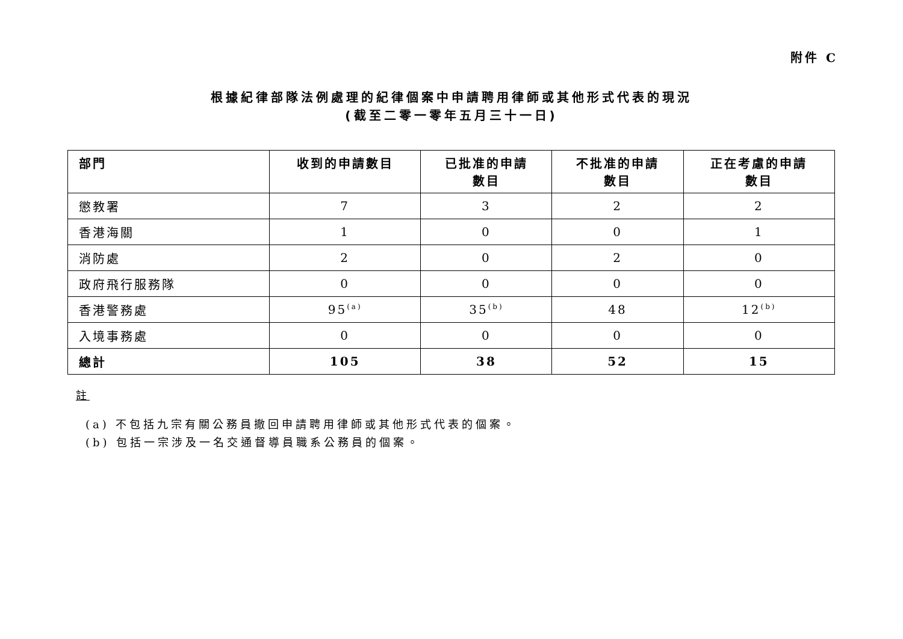附件 C
根據紀律部隊法例處理的紀律個案中申請聘用律師或其他形式代表的現況
(截至二零一零年五月三十一日)
| 部門 | 收到的申請數目 | 已批准的申請 數目 | 不批准的申請 數目 | 正在考慮的申請 數目 |
| --- | --- | --- | --- | --- |
| 懲教署 | 7 | 3 | 2 | 2 |
| 香港海關 | 1 | 0 | 0 | 1 |
| 消防處 | 2 | 0 | 2 | 0 |
| 政府飛行服務隊 | 0 | 0 | 0 | 0 |
| 香港警務處 | 95<sup>(a)</sup> | 35<sup>(b)</sup> | 48 | 12<sup>(b)</sup> |
| 入境事務處 | 0 | 0 | 0 | 0 |
| 總計 | 105 | 38 | 52 | 15 |
註
(a) 不包括九宗有關公務員撤回申請聘用律師或其他形式代表的個案。
(b) 包括一宗涉及一名交通督導員職系公務員的個案。